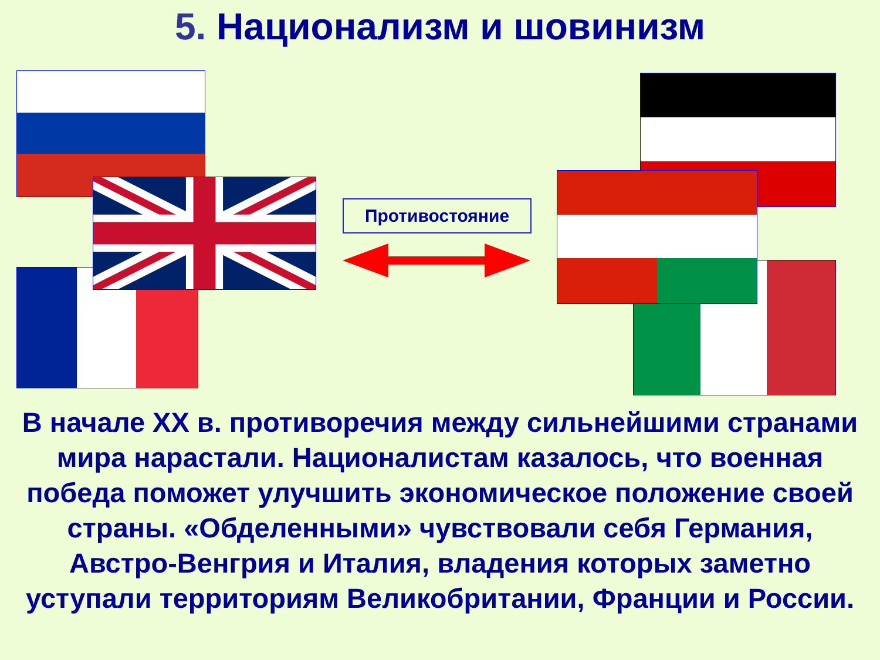5. Национализм и шовинизм
Противостояние
В начале XX в. противоречия между сильнейшими странами мира нарастали. Националистам казалось, что военная победа поможет улучшить экономическое положение своей страны. «Обделенными» чувствовали себя Германия, Австро-Венгрия и Италия, владения которых заметно уступали территориям Великобритании, Франции и России.